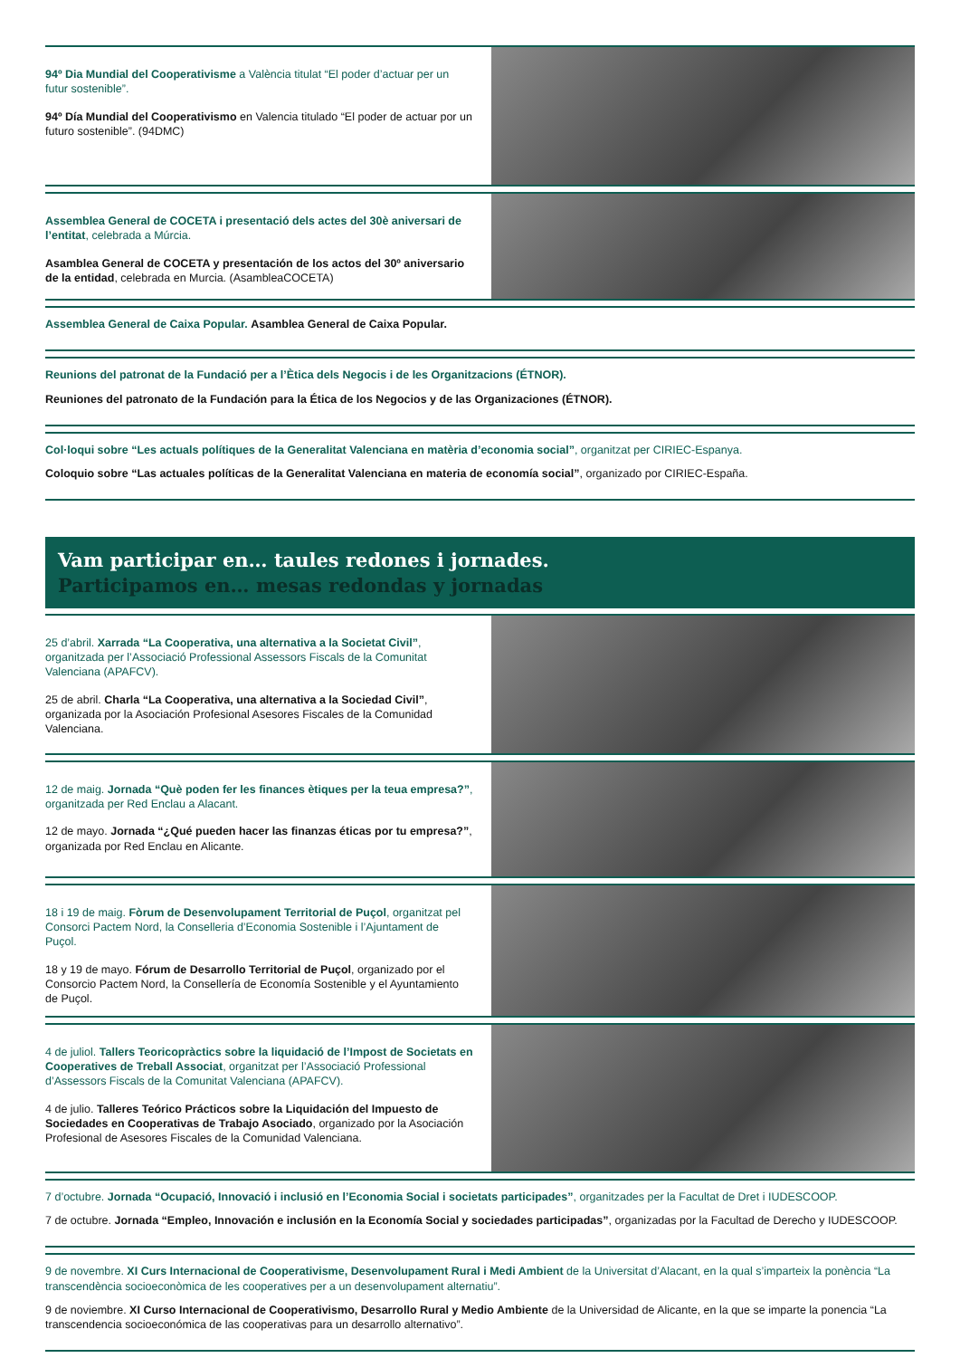94º Dia Mundial del Cooperativisme a València titulat “El poder d’actuar per un futur sostenible”.
94º Día Mundial del Cooperativismo en Valencia titulado “El poder de actuar por un futuro sostenible”. (94DMC)
Assemblea General de COCETA i presentació dels actes del 30è aniversari de l’entitat, celebrada a Múrcia.
Asamblea General de COCETA y presentación de los actos del 30º aniversario de la entidad, celebrada en Murcia. (AsambleaCOCETA)
Assemblea General de Caixa Popular. Asamblea General de Caixa Popular.
Reunions del patronat de la Fundació per a l’Ètica dels Negocis i de les Organitzacions (ÉTNOR).
Reuniones del patronato de la Fundación para la Ética de los Negocios y de las Organizaciones (ÉTNOR).
Col·loqui sobre “Les actuals polítiques de la Generalitat Valenciana en matèria d’economia social”, organitzat per CIRIEC-Espanya.
Coloquio sobre “Las actuales políticas de la Generalitat Valenciana en materia de economía social”, organizado por CIRIEC-España.
Vam participar en… taules redones i jornades.
Participamos en… mesas redondas y jornadas
25 d’abril. Xarrada “La Cooperativa, una alternativa a la Societat Civil”, organitzada per l’Associació Professional Assessors Fiscals de la Comunitat Valenciana (APAFCV).
25 de abril. Charla “La Cooperativa, una alternativa a la Sociedad Civil”, organizada por la Asociación Profesional Asesores Fiscales de la Comunidad Valenciana.
12 de maig. Jornada “Què poden fer les finances ètiques per la teua empresa?”, organitzada per Red Enclau a Alacant.
12 de mayo. Jornada “¿Qué pueden hacer las finanzas éticas por tu empresa?”, organizada por Red Enclau en Alicante.
18 i 19 de maig. Fòrum de Desenvolupament Territorial de Puçol, organitzat pel Consorci Pactem Nord, la Conselleria d’Economia Sostenible i l’Ajuntament de Puçol.
18 y 19 de mayo. Fórum de Desarrollo Territorial de Puçol, organizado por el Consorcio Pactem Nord, la Consellería de Economía Sostenible y el Ayuntamiento de Puçol.
4 de juliol. Tallers Teoricopràctics sobre la liquidació de l’Impost de Societats en Cooperatives de Treball Associat, organitzat per l’Associació Professional d’Assessors Fiscals de la Comunitat Valenciana (APAFCV).
4 de julio. Talleres Teórico Prácticos sobre la Liquidación del Impuesto de Sociedades en Cooperativas de Trabajo Asociado, organizado por la Asociación Profesional de Asesores Fiscales de la Comunidad Valenciana.
7 d’octubre. Jornada “Ocupació, Innovació i inclusió en l’Economia Social i societats participades”, organitzades per la Facultat de Dret i IUDESCOOP.
7 de octubre. Jornada “Empleo, Innovación e inclusión en la Economía Social y sociedades participadas”, organizadas por la Facultad de Derecho y IUDESCOOP.
9 de novembre. XI Curs Internacional de Cooperativisme, Desenvolupament Rural i Medi Ambient de la Universitat d’Alacant, en la qual s’imparteix la ponència “La transcendència socioeconòmica de les cooperatives per a un desenvolupament alternatiu”.
9 de noviembre. XI Curso Internacional de Cooperativismo, Desarrollo Rural y Medio Ambiente de la Universidad de Alicante, en la que se imparte la ponencia “La transcendencia socioeconómica de las cooperativas para un desarrollo alternativo”.